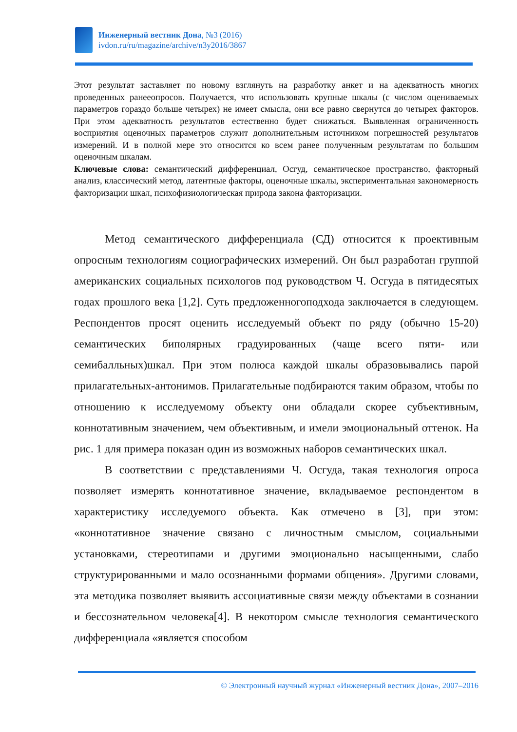Инженерный вестник Дона, №3 (2016)
ivdon.ru/ru/magazine/archive/n3y2016/3867
Этот результат заставляет по новому взглянуть на разработку анкет и на адекватность многих проведенных ранееопросов. Получается, что использовать крупные шкалы (с числом оцениваемых параметров гораздо больше четырех) не имеет смысла, они все равно свернутся до четырех факторов. При этом адекватность результатов естественно будет снижаться. Выявленная ограниченность восприятия оценочных параметров служит дополнительным источником погрешностей результатов измерений. И в полной мере это относится ко всем ранее полученным результатам по большим оценочным шкалам.
Ключевые слова: семантический дифференциал, Осгуд, семантическое пространство, факторный анализ, классический метод, латентные факторы, оценочные шкалы, экспериментальная закономерность факторизации шкал, психофизиологическая природа закона факторизации.
Метод семантического дифференциала (СД) относится к проективным опросным технологиям социографических измерений. Он был разработан группой американских социальных психологов под руководством Ч. Осгуда в пятидесятых годах прошлого века [1,2]. Суть предложенногоподхода заключается в следующем. Респондентов просят оценить исследуемый объект по ряду (обычно 15-20) семантических биполярных градуированных (чаще всего пяти- или семибалльных)шкал. При этом полюса каждой шкалы образовывались парой прилагательных-антонимов. Прилагательные подбираются таким образом, чтобы по отношению к исследуемому объекту они обладали скорее субъективным, коннотативным значением, чем объективным, и имели эмоциональный оттенок. На рис. 1 для примера показан один из возможных наборов семантических шкал.
В соответствии с представлениями Ч. Осгуда, такая технология опроса позволяет измерять коннотативное значение, вкладываемое респондентом в характеристику исследуемого объекта. Как отмечено в [3], при этом: «коннотативное значение связано с личностным смыслом, социальными установками, стереотипами и другими эмоционально насыщенными, слабо структурированными и мало осознанными формами общения». Другими словами, эта методика позволяет выявить ассоциативные связи между объектами в сознании и бессознательном человека[4]. В некотором смысле технология семантического дифференциала «является способом
© Электронный научный журнал «Инженерный вестник Дона», 2007–2016